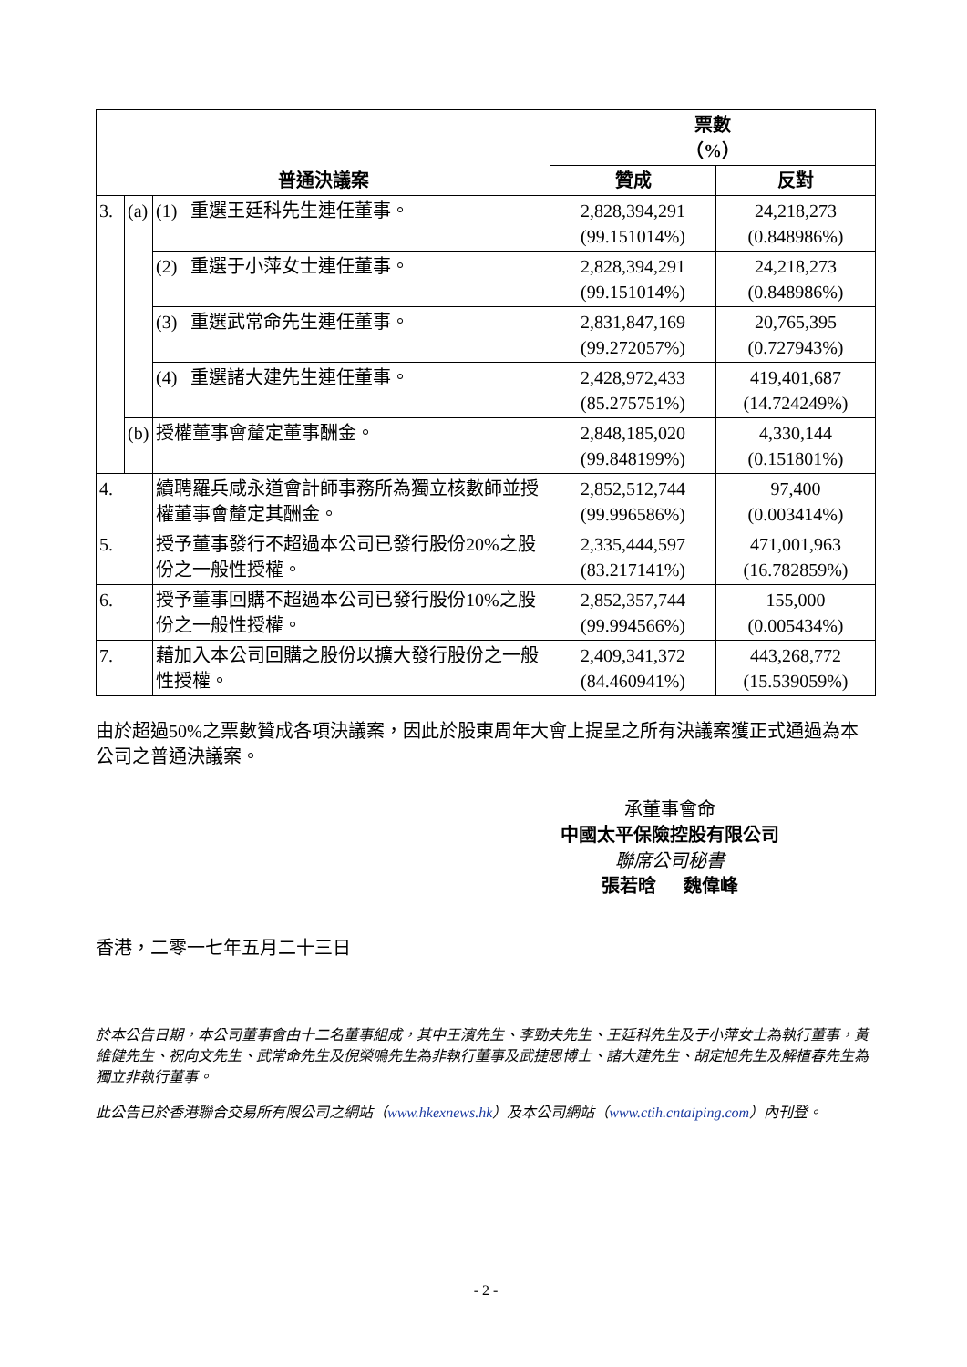| 普通決議案 | | | 票數 （%） | |
| --- | --- | --- | --- | --- |
| | | | 贊成 | 反對 |
| 3. | (a) | (1) 重選王廷科先生連任董事。 | 2,828,394,291 (99.151014%) | 24,218,273 (0.848986%) |
| | | (2) 重選于小萍女士連任董事。 | 2,828,394,291 (99.151014%) | 24,218,273 (0.848986%) |
| | | (3) 重選武常命先生連任董事。 | 2,831,847,169 (99.272057%) | 20,765,395 (0.727943%) |
| | | (4) 重選諸大建先生連任董事。 | 2,428,972,433 (85.275751%) | 419,401,687 (14.724249%) |
| | (b) | 授權董事會釐定董事酬金。 | 2,848,185,020 (99.848199%) | 4,330,144 (0.151801%) |
| 4. | | 續聘羅兵咸永道會計師事務所為獨立核數師並授權董事會釐定其酬金。 | 2,852,512,744 (99.996586%) | 97,400 (0.003414%) |
| 5. | | 授予董事發行不超過本公司已發行股份20%之股份之一般性授權。 | 2,335,444,597 (83.217141%) | 471,001,963 (16.782859%) |
| 6. | | 授予董事回購不超過本公司已發行股份10%之股份之一般性授權。 | 2,852,357,744 (99.994566%) | 155,000 (0.005434%) |
| 7. | | 藉加入本公司回購之股份以擴大發行股份之一般性授權。 | 2,409,341,372 (84.460941%) | 443,268,772 (15.539059%) |
由於超過50%之票數贊成各項決議案，因此於股東周年大會上提呈之所有決議案獲正式通過為本公司之普通決議案。
承董事會命
中國太平保險控股有限公司
聯席公司秘書
張若晗 魏偉峰
香港，二零一七年五月二十三日
於本公告日期，本公司董事會由十二名董事組成，其中王濱先生、李勁夫先生、王廷科先生及于小萍女士為執行董事，黃維健先生、祝向文先生、武常命先生及倪榮鳴先生為非執行董事及武捷思博士、諸大建先生、胡定旭先生及解植春先生為獨立非執行董事。
此公告已於香港聯合交易所有限公司之網站（www.hkexnews.hk）及本公司網站（www.ctih.cntaiping.com）內刊登。
- 2 -